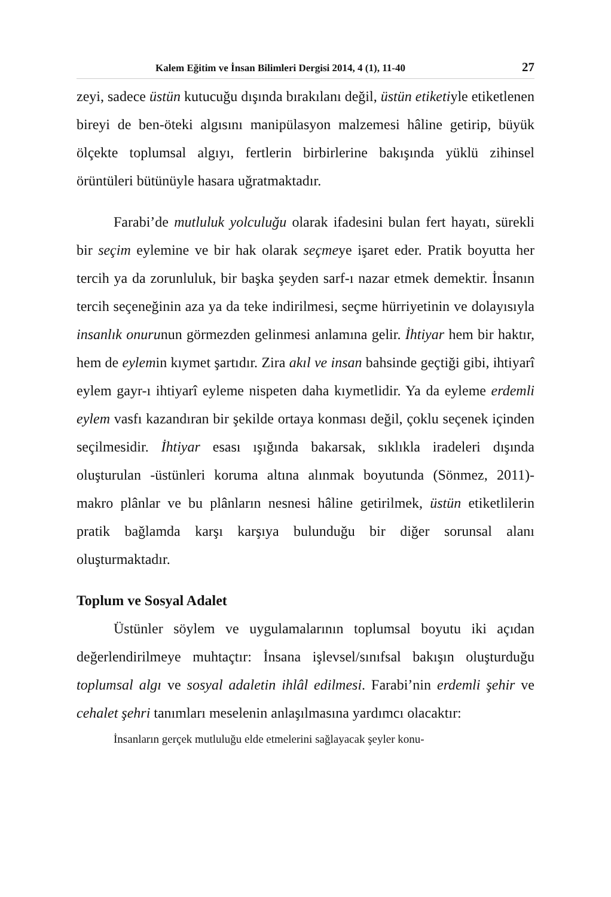Kalem Eğitim ve İnsan Bilimleri Dergisi 2014, 4 (1), 11-40 27
zeyi, sadece üstün kutucuğu dışında bırakılanı değil, üstün etiketiyle etiketlenen bireyi de ben-öteki algısını manipülasyon malzemesi hâline getirip, büyük ölçekte toplumsal algıyı, fertlerin birbirlerine bakışında yüklü zihinsel örüntüleri bütünüyle hasara uğratmaktadır.
Farabi’de mutluluk yolculuğu olarak ifadesini bulan fert hayatı, sürekli bir seçim eylemine ve bir hak olarak seçmeye işaret eder. Pratik boyutta her tercih ya da zorunluluk, bir başka şeyden sarf-ı nazar etmek demektir. İnsanın tercih seçeneğinin aza ya da teke indirilmesi, seçme hürriyetinin ve dolayısıyla insanlık onurunun görmezden gelinmesi anlamına gelir. İhtiyar hem bir haktır, hem de eylemin kıymet şartıdır. Zira akıl ve insan bahsinde geçtiği gibi, ihtiyarî eylem gayr-ı ihtiyarî eyleme nispeten daha kıymetlidir. Ya da eyleme erdemli eylem vasfı kazandıran bir şekilde ortaya konması değil, çoklu seçenek içinden seçilmesidir. İhtiyar esası ışığında bakarsak, sıklıkla iradeleri dışında oluşturulan -üstünleri koruma altına alınmak boyutunda (Sönmez, 2011)- makro plânlar ve bu plânların nesnesi hâline getirilmek, üstün etiketlilerin pratik bağlamda karşı karşıya bulunduğu bir diğer sorunsal alanı oluşturmaktadır.
Toplum ve Sosyal Adalet
Üstünler söylem ve uygulamalarının toplumsal boyutu iki açıdan değerlendirilmeye muhtaçtır: İnsana işlevsel/sınıfsal bakışın oluşturduğu toplumsal algı ve sosyal adaletin ihlâl edilmesi. Farabi’nin erdemli şehir ve cehalet şehri tanımları meselenin anlaşılmasına yardımcı olacaktır:
İnsanların gerçek mutluluğu elde etmelerini sağlayacak şeyler konu-